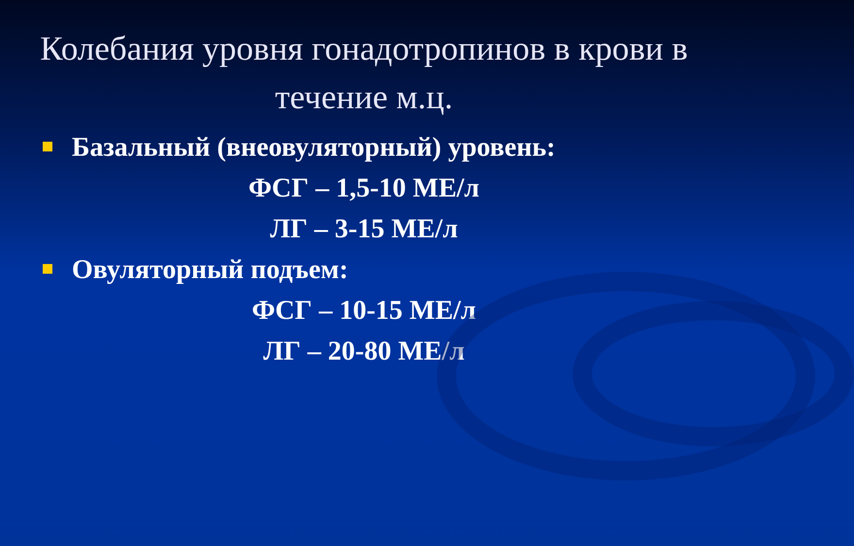Колебания уровня гонадотропинов в крови в течение м.ц.
Базальный (внеовуляторный) уровень:
ФСГ – 1,5-10 МЕ/л
ЛГ – 3-15 МЕ/л
Овуляторный подъем:
ФСГ – 10-15 МЕ/л
ЛГ – 20-80 МЕ/л